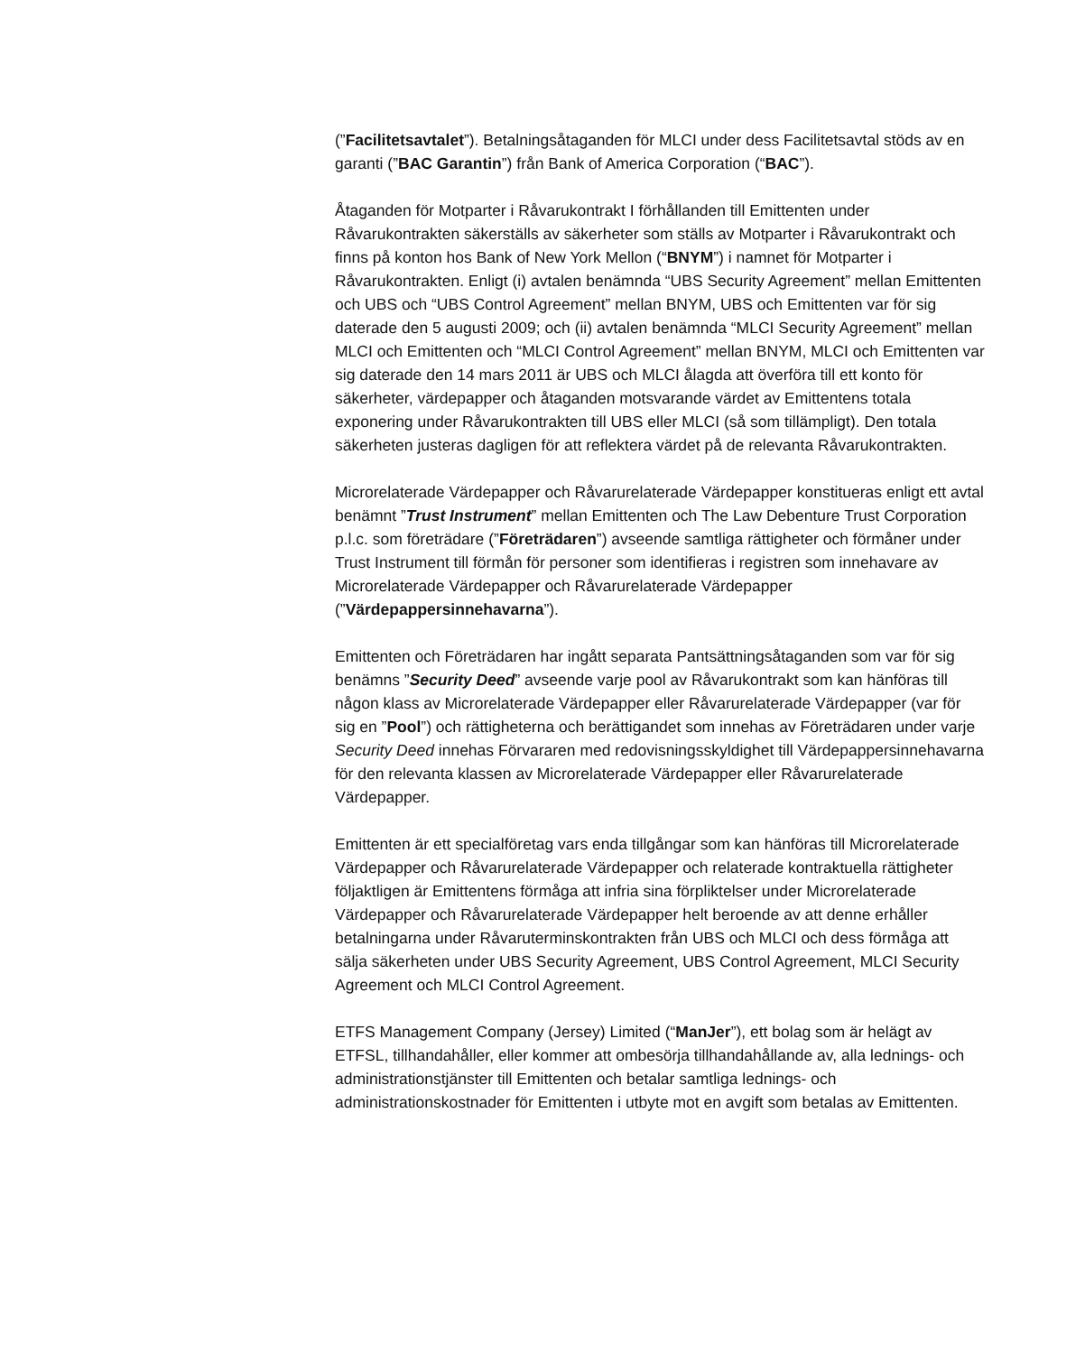(”Facilitetsavtalet”). Betalningsåtaganden för MLCI under dess Facilitetsavtal stöds av en garanti (”BAC Garantin”) från Bank of America Corporation (“BAC”).
Åtaganden för Motparter i Råvarukontrakt I förhållanden till Emittenten under Råvarukontrakten säkerställs av säkerheter som ställs av Motparter i Råvarukontrakt och finns på konton hos Bank of New York Mellon (“BNYM”) i namnet för Motparter i Råvarukontrakten. Enligt (i) avtalen benämnda “UBS Security Agreement” mellan Emittenten och UBS och “UBS Control Agreement” mellan BNYM, UBS och Emittenten var för sig daterade den 5 augusti 2009; och (ii) avtalen benämnda “MLCI Security Agreement” mellan MLCI och Emittenten och “MLCI Control Agreement” mellan BNYM, MLCI och Emittenten var sig daterade den 14 mars 2011 är UBS och MLCI ålagda att överföra till ett konto för säkerheter, värdepapper och åtaganden motsvarande värdet av Emittentens totala exponering under Råvarukontrakten till UBS eller MLCI (så som tillämpligt). Den totala säkerheten justeras dagligen för att reflektera värdet på de relevanta Råvarukontrakten.
Microrelaterade Värdepapper och Råvarurelaterade Värdepapper konstitueras enligt ett avtal benämnt ”Trust Instrument” mellan Emittenten och The Law Debenture Trust Corporation p.l.c. som företrädare (”Företrädaren”) avseende samtliga rättigheter och förmåner under Trust Instrument till förmån för personer som identifieras i registren som innehavare av Microrelaterade Värdepapper och Råvarurelaterade Värdepapper (”Värdepappersinnehavarna”).
Emittenten och Företrädaren har ingått separata Pantsättningsåtaganden som var för sig benämns ”Security Deed” avseende varje pool av Råvarukontrakt som kan hänföras till någon klass av Microrelaterade Värdepapper eller Råvarurelaterade Värdepapper (var för sig en ”Pool”) och rättigheterna och berättigandet som innehas av Företrädaren under varje Security Deed innehas Förvararen med redovisningsskyldighet till Värdepappersinnehavarna för den relevanta klassen av Microrelaterade Värdepapper eller Råvarurelaterade Värdepapper.
Emittenten är ett specialföretag vars enda tillgångar som kan hänföras till Microrelaterade Värdepapper och Råvarurelaterade Värdepapper och relaterade kontraktuella rättigheter följaktligen är Emittentens förmåga att infria sina förpliktelser under Microrelaterade Värdepapper och Råvarurelaterade Värdepapper helt beroende av att denne erhåller betalningarna under Råvaruterminskontrakten från UBS och MLCI och dess förmåga att sälja säkerheten under UBS Security Agreement, UBS Control Agreement, MLCI Security Agreement och MLCI Control Agreement.
ETFS Management Company (Jersey) Limited (“ManJer”), ett bolag som är helägt av ETFSL, tillhandahåller, eller kommer att ombesörja tillhandahållande av, alla lednings- och administrationstjänster till Emittenten och betalar samtliga lednings- och administrationskostnader för Emittenten i utbyte mot en avgift som betalas av Emittenten.